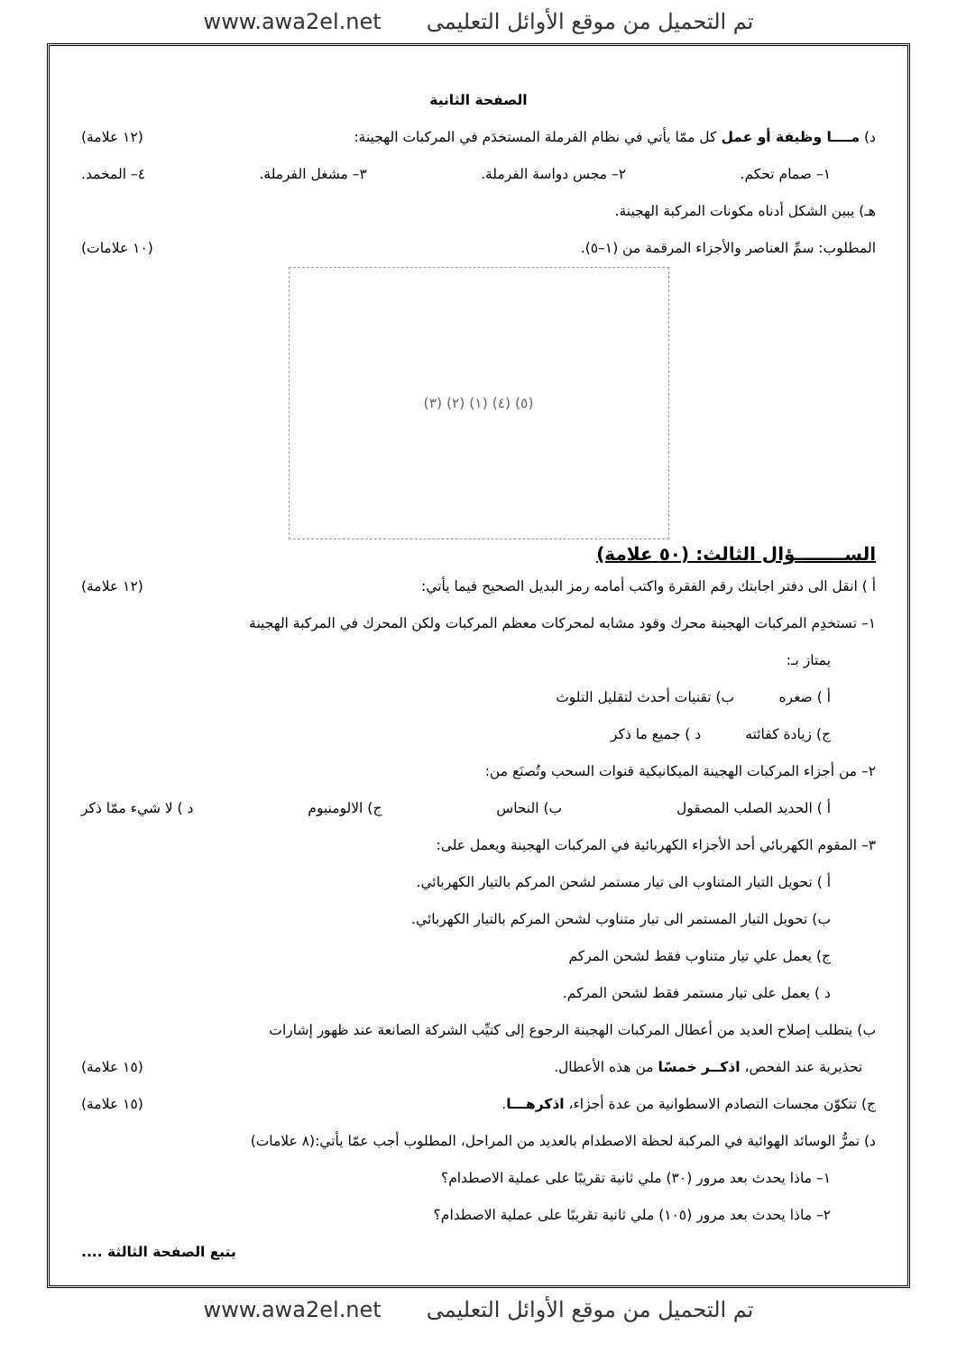www.awa2el.net تم التحميل من موقع الأوائل التعليمى
الصفحة الثانية
د) مــــا وظيفة أو عمل كل ممّا يأتي في نظام الفرملة المستخدَم في المركبات الهجينة: (١٢ علامة)
١– صمام تحكم. ٢– مجس دواسة الفرملة. ٣– مشغل الفرملة. ٤– المخمد.
هـ) يبين الشكل أدناه مكونات المركبة الهجينة.
المطلوب: سمِّ العناصر والأجزاء المرقمة من (١–٥). (١٠ علامات)
(٥) (٤) (١) (٢) (٣)
الســــــــؤال الثالث: (٥٠ علامة)
أ ) انقل الى دفتر اجابتك رقم الفقرة واكتب أمامه رمز البديل الصحيح فيما يأتي: (١٢ علامة)
١– تستخدِم المركبات الهجينة محرك وقود مشابه لمحركات معظم المركبات ولكن المحرك في المركبة الهجينة
يمتاز بـ:
أ ) صغره ب) تقنيات أحدث لتقليل التلوث
ج) زيادة كفائته د ) جميع ما ذكر
٢– من أجزاء المركبات الهجينة الميكانيكية قنوات السحب وتُصنَع من:
أ ) الحديد الصلب المصقول ب) النحاس ج) الالومنيوم د ) لا شيء ممّا ذكر
٣– المقوم الكهربائي أحد الأجزاء الكهربائية في المركبات الهجينة ويعمل على:
أ ) تحويل التيار المتناوب الى تيار مستمر لشحن المركم بالتيار الكهربائي.
ب) تحويل التيار المستمر الى تيار متناوب لشحن المركم بالتيار الكهربائي.
ج) يعمل علي تيار متناوب فقط لشحن المركم
د ) يعمل على تيار مستمر فقط لشحن المركم.
ب) يتطلب إصلاح العديد من أعطال المركبات الهجينة الرجوع إلى كتيِّب الشركة الصانعة عند ظهور إشارات
تحذيرية عند الفحص، اذكــر خمسًا من هذه الأعطال. (١٥ علامة)
ج) تتكوّن مجسات التصادم الاسطوانية من عدة أجزاء، اذكرهـــا. (١٥ علامة)
د) تمرُّ الوسائد الهوائية في المركبة لحظة الاصطدام بالعديد من المراحل، المطلوب أجب عمّا يأتي:(٨ علامات)
١– ماذا يحدث بعد مرور (٣٠) ملي ثانية تقريبًا على عملية الاصطدام؟
٢– ماذا يحدث بعد مرور (١٠٥) ملي ثانية تقريبًا على عملية الاصطدام؟
يتبع الصفحة الثالثة ....
www.awa2el.net تم التحميل من موقع الأوائل التعليمى